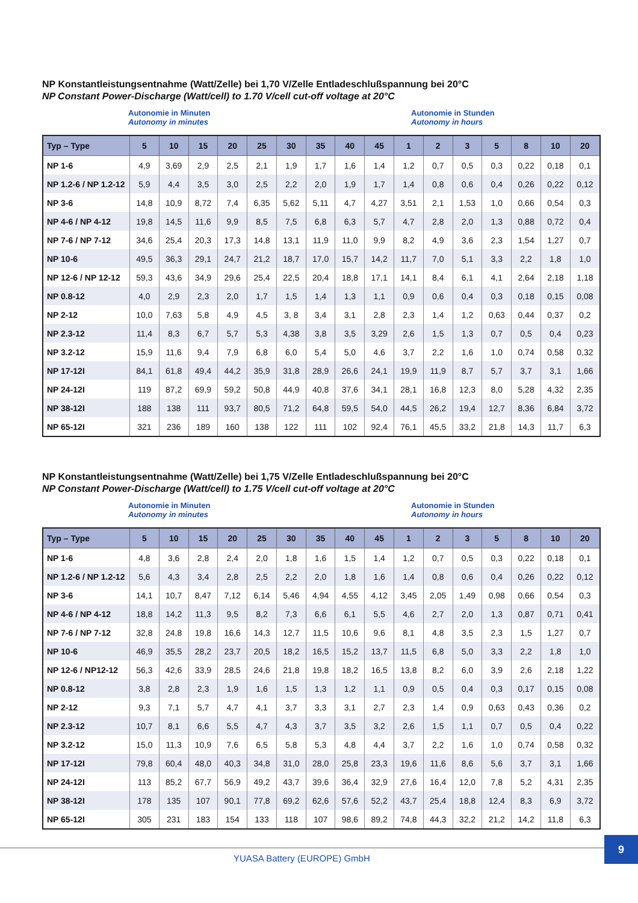NP Konstantleistungsentnahme (Watt/Zelle) bei 1,70 V/Zelle Entladeschlußspannung bei 20°C
NP Constant Power-Discharge (Watt/cell) to 1.70 V/cell cut-off voltage at 20°C
Autonomie in Minuten
Autonomy in minutes
Autonomie in Stunden
Autonomy in hours
| Typ – Type | 5 | 10 | 15 | 20 | 25 | 30 | 35 | 40 | 45 | 1 | 2 | 3 | 5 | 8 | 10 | 20 |
| --- | --- | --- | --- | --- | --- | --- | --- | --- | --- | --- | --- | --- | --- | --- | --- | --- |
| NP 1-6 | 4,9 | 3,69 | 2,9 | 2,5 | 2,1 | 1,9 | 1,7 | 1,6 | 1,4 | 1,2 | 0,7 | 0,5 | 0,3 | 0,22 | 0,18 | 0,1 |
| NP 1.2-6 / NP 1.2-12 | 5,9 | 4,4 | 3,5 | 3,0 | 2,5 | 2,2 | 2,0 | 1,9 | 1,7 | 1,4 | 0,8 | 0,6 | 0,4 | 0,26 | 0,22 | 0,12 |
| NP 3-6 | 14,8 | 10,9 | 8,72 | 7,4 | 6,35 | 5,62 | 5,11 | 4,7 | 4,27 | 3,51 | 2,1 | 1,53 | 1,0 | 0,66 | 0,54 | 0,3 |
| NP 4-6 / NP 4-12 | 19,8 | 14,5 | 11,6 | 9,9 | 8,5 | 7,5 | 6,8 | 6,3 | 5,7 | 4,7 | 2,8 | 2,0 | 1,3 | 0,88 | 0,72 | 0,4 |
| NP 7-6 / NP 7-12 | 34,6 | 25,4 | 20,3 | 17,3 | 14,8 | 13,1 | 11,9 | 11,0 | 9,9 | 8,2 | 4,9 | 3,6 | 2,3 | 1,54 | 1,27 | 0,7 |
| NP 10-6 | 49,5 | 36,3 | 29,1 | 24,7 | 21,2 | 18,7 | 17,0 | 15,7 | 14,2 | 11,7 | 7,0 | 5,1 | 3,3 | 2,2 | 1,8 | 1,0 |
| NP 12-6 / NP 12-12 | 59,3 | 43,6 | 34,9 | 29,6 | 25,4 | 22,5 | 20,4 | 18,8 | 17,1 | 14,1 | 8,4 | 6,1 | 4,1 | 2,64 | 2,18 | 1,18 |
| NP 0.8-12 | 4,0 | 2,9 | 2,3 | 2,0 | 1,7 | 1,5 | 1,4 | 1,3 | 1,1 | 0,9 | 0,6 | 0,4 | 0,3 | 0,18 | 0,15 | 0,08 |
| NP 2-12 | 10,0 | 7,63 | 5,8 | 4,9 | 4,5 | 3, 8 | 3,4 | 3,1 | 2,8 | 2,3 | 1,4 | 1,2 | 0,63 | 0,44 | 0,37 | 0,2 |
| NP 2.3-12 | 11,4 | 8,3 | 6,7 | 5,7 | 5,3 | 4,38 | 3,8 | 3,5 | 3,29 | 2,6 | 1,5 | 1,3 | 0,7 | 0,5 | 0,4 | 0,23 |
| NP 3.2-12 | 15,9 | 11,6 | 9,4 | 7,9 | 6,8 | 6,0 | 5,4 | 5,0 | 4,6 | 3,7 | 2,2 | 1,6 | 1,0 | 0,74 | 0,58 | 0,32 |
| NP 17-12I | 84,1 | 61,8 | 49,4 | 44,2 | 35,9 | 31,8 | 28,9 | 26,6 | 24,1 | 19,9 | 11,9 | 8,7 | 5,7 | 3,7 | 3,1 | 1,66 |
| NP 24-12I | 119 | 87,2 | 69,9 | 59,2 | 50,8 | 44,9 | 40,8 | 37,6 | 34,1 | 28,1 | 16,8 | 12,3 | 8,0 | 5,28 | 4,32 | 2,35 |
| NP 38-12I | 188 | 138 | 111 | 93,7 | 80,5 | 71,2 | 64,8 | 59,5 | 54,0 | 44,5 | 26,2 | 19,4 | 12,7 | 8,36 | 6,84 | 3,72 |
| NP 65-12I | 321 | 236 | 189 | 160 | 138 | 122 | 111 | 102 | 92,4 | 76,1 | 45,5 | 33,2 | 21,8 | 14,3 | 11,7 | 6,3 |
NP Konstantleistungsentnahme (Watt/Zelle) bei 1,75 V/Zelle Entladeschlußspannung bei 20°C
NP Constant Power-Discharge (Watt/cell) to 1.75 V/cell cut-off voltage at 20°C
Autonomie in Minuten
Autonomy in minutes
Autonomie in Stunden
Autonomy in hours
| Typ – Type | 5 | 10 | 15 | 20 | 25 | 30 | 35 | 40 | 45 | 1 | 2 | 3 | 5 | 8 | 10 | 20 |
| --- | --- | --- | --- | --- | --- | --- | --- | --- | --- | --- | --- | --- | --- | --- | --- | --- |
| NP 1-6 | 4,8 | 3,6 | 2,8 | 2,4 | 2,0 | 1,8 | 1,6 | 1,5 | 1,4 | 1,2 | 0,7 | 0,5 | 0,3 | 0,22 | 0,18 | 0,1 |
| NP 1.2-6 / NP 1.2-12 | 5,6 | 4,3 | 3,4 | 2,8 | 2,5 | 2,2 | 2,0 | 1,8 | 1,6 | 1,4 | 0,8 | 0,6 | 0,4 | 0,26 | 0,22 | 0,12 |
| NP 3-6 | 14,1 | 10,7 | 8,47 | 7,12 | 6,14 | 5,46 | 4,94 | 4,55 | 4,12 | 3,45 | 2,05 | 1,49 | 0,98 | 0,66 | 0,54 | 0,3 |
| NP 4-6 / NP 4-12 | 18,8 | 14,2 | 11,3 | 9,5 | 8,2 | 7,3 | 6,6 | 6,1 | 5,5 | 4,6 | 2,7 | 2,0 | 1,3 | 0,87 | 0,71 | 0,41 |
| NP 7-6 / NP 7-12 | 32,8 | 24,8 | 19,8 | 16,6 | 14,3 | 12,7 | 11,5 | 10,6 | 9,6 | 8,1 | 4,8 | 3,5 | 2,3 | 1,5 | 1,27 | 0,7 |
| NP 10-6 | 46,9 | 35,5 | 28,2 | 23,7 | 20,5 | 18,2 | 16,5 | 15,2 | 13,7 | 11,5 | 6,8 | 5,0 | 3,3 | 2,2 | 1,8 | 1,0 |
| NP 12-6 / NP12-12 | 56,3 | 42,6 | 33,9 | 28,5 | 24,6 | 21,8 | 19,8 | 18,2 | 16,5 | 13,8 | 8,2 | 6,0 | 3,9 | 2,6 | 2,18 | 1,22 |
| NP 0.8-12 | 3,8 | 2,8 | 2,3 | 1,9 | 1,6 | 1,5 | 1,3 | 1,2 | 1,1 | 0,9 | 0,5 | 0,4 | 0,3 | 0,17 | 0,15 | 0,08 |
| NP 2-12 | 9,3 | 7,1 | 5,7 | 4,7 | 4,1 | 3,7 | 3,3 | 3,1 | 2,7 | 2,3 | 1,4 | 0,9 | 0,63 | 0,43 | 0,36 | 0,2 |
| NP 2.3-12 | 10,7 | 8,1 | 6,6 | 5,5 | 4,7 | 4,3 | 3,7 | 3,5 | 3,2 | 2,6 | 1,5 | 1,1 | 0,7 | 0,5 | 0,4 | 0,22 |
| NP 3.2-12 | 15,0 | 11,3 | 10,9 | 7,6 | 6,5 | 5,8 | 5,3 | 4,8 | 4,4 | 3,7 | 2,2 | 1,6 | 1,0 | 0,74 | 0,58 | 0,32 |
| NP 17-12I | 79,8 | 60,4 | 48,0 | 40,3 | 34,8 | 31,0 | 28,0 | 25,8 | 23,3 | 19,6 | 11,6 | 8,6 | 5,6 | 3,7 | 3,1 | 1,66 |
| NP 24-12I | 113 | 85,2 | 67,7 | 56,9 | 49,2 | 43,7 | 39,6 | 36,4 | 32,9 | 27,6 | 16,4 | 12,0 | 7,8 | 5,2 | 4,31 | 2,35 |
| NP 38-12I | 178 | 135 | 107 | 90,1 | 77,8 | 69,2 | 62,6 | 57,6 | 52,2 | 43,7 | 25,4 | 18,8 | 12,4 | 8,3 | 6,9 | 3,72 |
| NP 65-12I | 305 | 231 | 183 | 154 | 133 | 118 | 107 | 98,6 | 89,2 | 74,8 | 44,3 | 32,2 | 21,2 | 14,2 | 11,8 | 6,3 |
YUASA Battery (EUROPE) GmbH
9